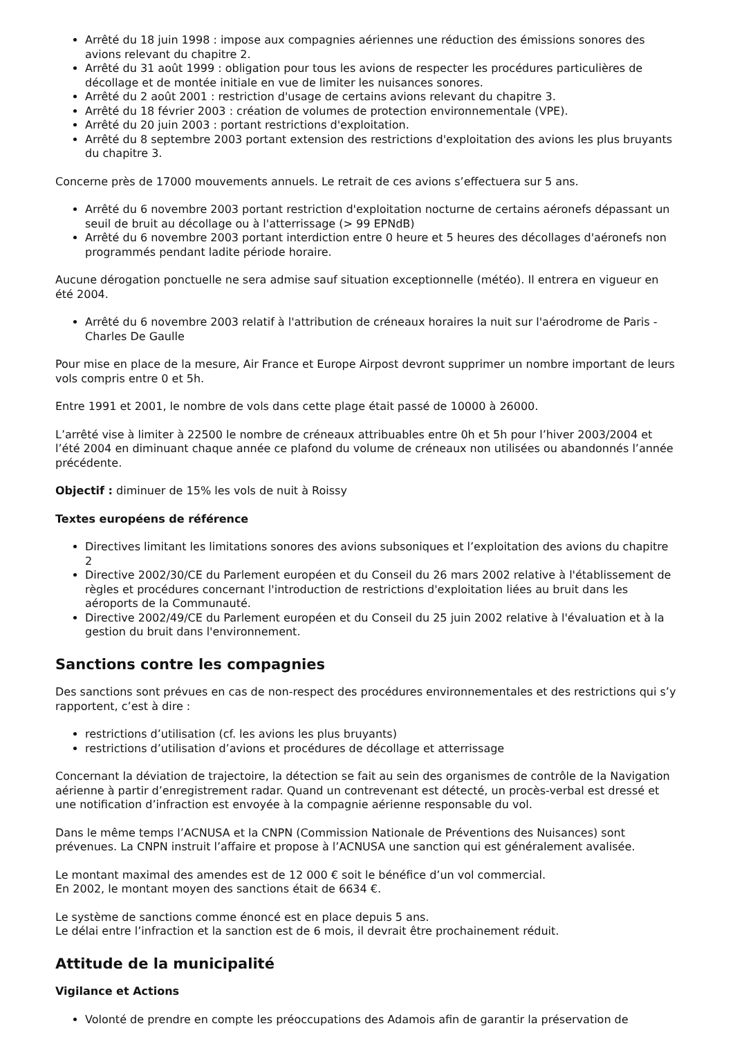Arrêté du 18 juin 1998 : impose aux compagnies aériennes une réduction des émissions sonores des avions relevant du chapitre 2.
Arrêté du 31 août 1999 : obligation pour tous les avions de respecter les procédures particulières de décollage et de montée initiale en vue de limiter les nuisances sonores.
Arrêté du 2 août 2001 : restriction d'usage de certains avions relevant du chapitre 3.
Arrêté du 18 février 2003 : création de volumes de protection environnementale (VPE).
Arrêté du 20 juin 2003 : portant restrictions d'exploitation.
Arrêté du 8 septembre 2003 portant extension des restrictions d'exploitation des avions les plus bruyants du chapitre 3.
Concerne près de 17000 mouvements annuels. Le retrait de ces avions s’effectuera sur 5 ans.
Arrêté du 6 novembre 2003 portant restriction d'exploitation nocturne de certains aéronefs dépassant un seuil de bruit au décollage ou à l'atterrissage (> 99 EPNdB)
Arrêté du 6 novembre 2003 portant interdiction entre 0 heure et 5 heures des décollages d'aéronefs non programmés pendant ladite période horaire.
Aucune dérogation ponctuelle ne sera admise sauf situation exceptionnelle (météo). Il entrera en vigueur en été 2004.
Arrêté du 6 novembre 2003 relatif à l'attribution de créneaux horaires la nuit sur l'aérodrome de Paris - Charles De Gaulle
Pour mise en place de la mesure, Air France et Europe Airpost devront supprimer un nombre important de leurs vols compris entre 0 et 5h.
Entre 1991 et 2001, le nombre de vols dans cette plage était passé de 10000 à 26000.
L’arrêté vise à limiter à 22500 le nombre de créneaux attribuables entre 0h et 5h pour l’hiver 2003/2004 et l’été 2004 en diminuant chaque année ce plafond du volume de créneaux non utilisées ou abandonnés l’année précédente.
Objectif : diminuer de 15% les vols de nuit à Roissy
Textes européens de référence
Directives limitant les limitations sonores des avions subsoniques et l’exploitation des avions du chapitre 2
Directive 2002/30/CE du Parlement européen et du Conseil du 26 mars 2002 relative à l'établissement de règles et procédures concernant l'introduction de restrictions d'exploitation liées au bruit dans les aéroports de la Communauté.
Directive 2002/49/CE du Parlement européen et du Conseil du 25 juin 2002 relative à l'évaluation et à la gestion du bruit dans l'environnement.
Sanctions contre les compagnies
Des sanctions sont prévues en cas de non-respect des procédures environnementales et des restrictions qui s’y rapportent, c’est à dire :
restrictions d’utilisation (cf. les avions les plus bruyants)
restrictions d’utilisation d’avions et procédures de décollage et atterrissage
Concernant la déviation de trajectoire, la détection se fait au sein des organismes de contrôle de la Navigation aérienne à partir d’enregistrement radar. Quand un contrevenant est détecté, un procès-verbal est dressé et une notification d’infraction est envoyée à la compagnie aérienne responsable du vol.
Dans le même temps l’ACNUSA et la CNPN (Commission Nationale de Préventions des Nuisances) sont prévenues. La CNPN instruit l’affaire et propose à l’ACNUSA une sanction qui est généralement avalisée.
Le montant maximal des amendes est de 12 000 € soit le bénéfice d’un vol commercial.
En 2002, le montant moyen des sanctions était de 6634 €.
Le système de sanctions comme énoncé est en place depuis 5 ans.
Le délai entre l’infraction et la sanction est de 6 mois, il devrait être prochainement réduit.
Attitude de la municipalité
Vigilance et Actions
Volonté de prendre en compte les préoccupations des Adamois afin de garantir la préservation de